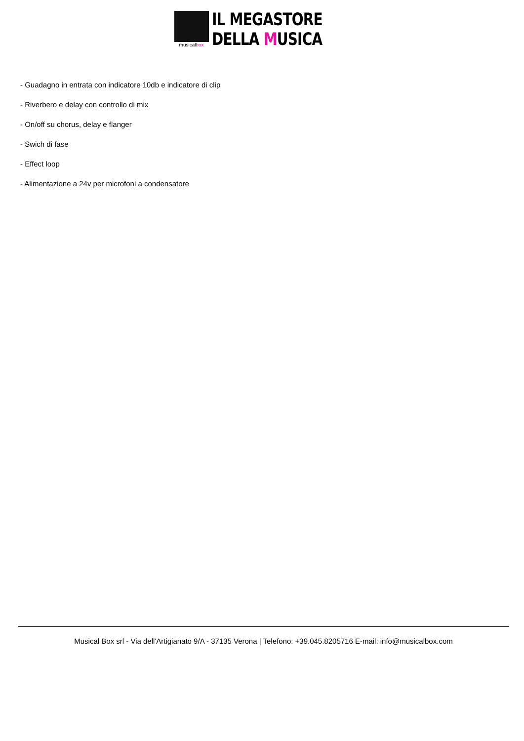musicalbox
IL MEGASTORE
DELLA MUSICA
- Guadagno in entrata con indicatore 10db e indicatore di clip
- Riverbero e delay con controllo di mix
- On/off su chorus, delay e flanger
- Swich di fase
- Effect loop
- Alimentazione a 24v per microfoni a condensatore
Musical Box srl - Via dell'Artigianato 9/A - 37135 Verona | Telefono: +39.045.8205716 E-mail: info@musicalbox.com